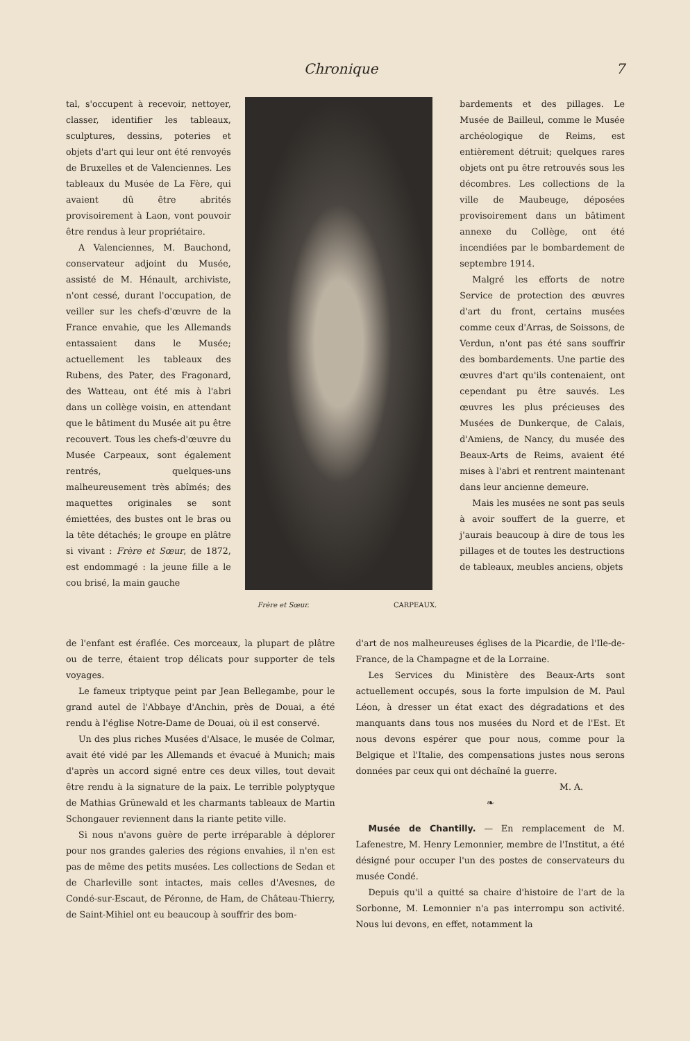Chronique 7
tal, s'occupent à recevoir, nettoyer, classer, identifier les tableaux, sculptures, dessins, poteries et objets d'art qui leur ont été renvoyés de Bruxelles et de Valenciennes. Les tableaux du Musée de La Fère, qui avaient dû être abrités provisoirement à Laon, vont pouvoir être rendus à leur propriétaire.
A Valenciennes, M. Bauchond, conservateur adjoint du Musée, assisté de M. Hénault, archiviste, n'ont cessé, durant l'occupation, de veiller sur les chefs-d'œuvre de la France envahie, que les Allemands entassaient dans le Musée; actuellement les tableaux des Rubens, des Pater, des Fragonard, des Watteau, ont été mis à l'abri dans un collège voisin, en attendant que le bâtiment du Musée ait pu être recouvert. Tous les chefs-d'œuvre du Musée Carpeaux, sont également rentrés, quelques-uns malheureusement très abîmés; des maquettes originales se sont émiettées, des bustes ont le bras ou la tête détachés; le groupe en plâtre si vivant : Frère et Sœur, de 1872, est endommagé : la jeune fille a le cou brisé, la main gauche
Frère et Sœur. CARPEAUX.
bardements et des pillages. Le Musée de Bailleul, comme le Musée archéologique de Reims, est entièrement détruit; quelques rares objets ont pu être retrouvés sous les décombres. Les collections de la ville de Maubeuge, déposées provisoirement dans un bâtiment annexe du Collège, ont été incendiées par le bombardement de septembre 1914.
Malgré les efforts de notre Service de protection des œuvres d'art du front, certains musées comme ceux d'Arras, de Soissons, de Verdun, n'ont pas été sans souffrir des bombardements. Une partie des œuvres d'art qu'ils contenaient, ont cependant pu être sauvés. Les œuvres les plus précieuses des Musées de Dunkerque, de Calais, d'Amiens, de Nancy, du musée des Beaux-Arts de Reims, avaient été mises à l'abri et rentrent maintenant dans leur ancienne demeure.
Mais les musées ne sont pas seuls à avoir souffert de la guerre, et j'aurais beaucoup à dire de tous les pillages et de toutes les destructions de tableaux, meubles anciens, objets
de l'enfant est éraflée. Ces morceaux, la plupart de plâtre ou de terre, étaient trop délicats pour supporter de tels voyages.
Le fameux triptyque peint par Jean Bellegambe, pour le grand autel de l'Abbaye d'Anchin, près de Douai, a été rendu à l'église Notre-Dame de Douai, où il est conservé.
Un des plus riches Musées d'Alsace, le musée de Colmar, avait été vidé par les Allemands et évacué à Munich; mais d'après un accord signé entre ces deux villes, tout devait être rendu à la signature de la paix. Le terrible polyptyque de Mathias Grünewald et les charmants tableaux de Martin Schongauer reviennent dans la riante petite ville.
Si nous n'avons guère de perte irréparable à déplorer pour nos grandes galeries des régions envahies, il n'en est pas de même des petits musées. Les collections de Sedan et de Charleville sont intactes, mais celles d'Avesnes, de Condé-sur-Escaut, de Péronne, de Ham, de Château-Thierry, de Saint-Mihiel ont eu beaucoup à souffrir des bom-
d'art de nos malheureuses églises de la Picardie, de l'Ile-de-France, de la Champagne et de la Lorraine.
Les Services du Ministère des Beaux-Arts sont actuellement occupés, sous la forte impulsion de M. Paul Léon, à dresser un état exact des dégradations et des manquants dans tous nos musées du Nord et de l'Est. Et nous devons espérer que pour nous, comme pour la Belgique et l'Italie, des compensations justes nous serons données par ceux qui ont déchaîné la guerre.
M. A.
❧
Musée de Chantilly. — En remplacement de M. Lafenestre, M. Henry Lemonnier, membre de l'Institut, a été désigné pour occuper l'un des postes de conservateurs du musée Condé.
Depuis qu'il a quitté sa chaire d'histoire de l'art de la Sorbonne, M. Lemonnier n'a pas interrompu son activité. Nous lui devons, en effet, notamment la